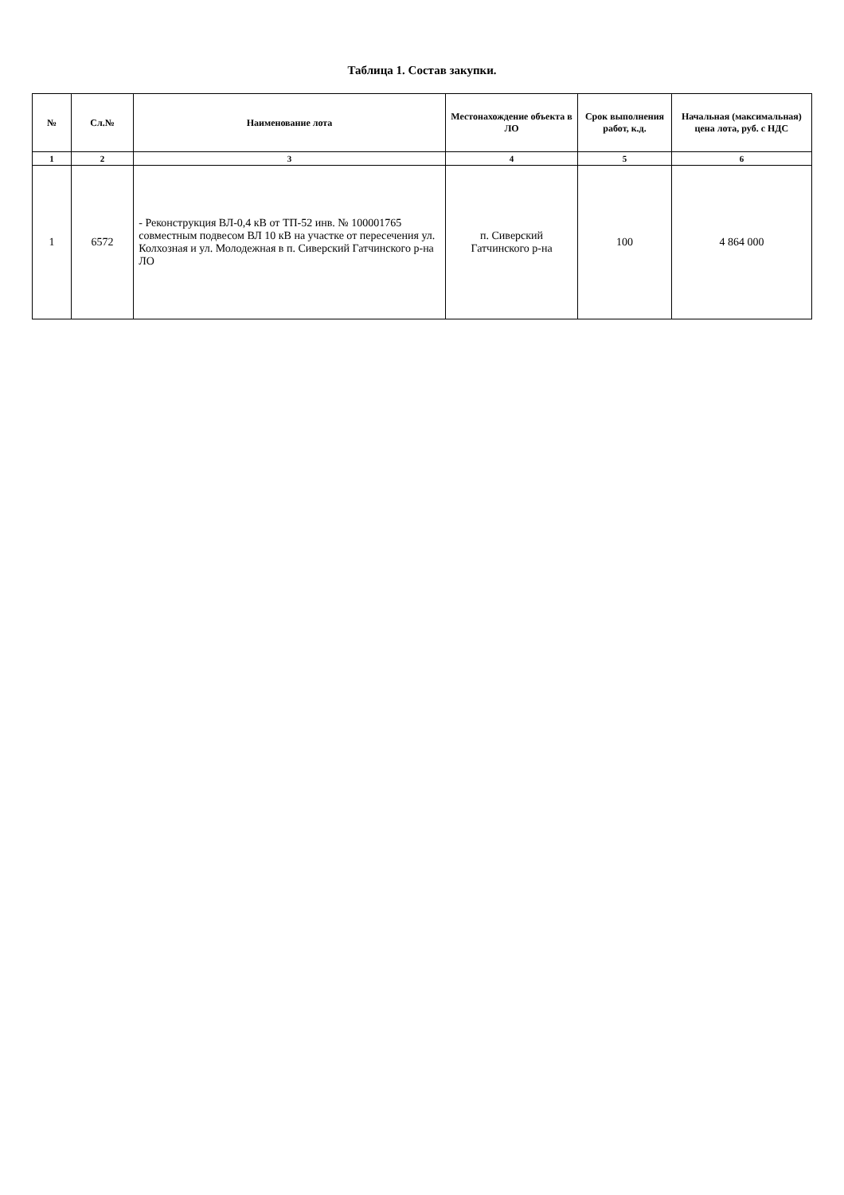Таблица 1. Состав закупки.
| № | Сл.№ | Наименование лота | Местонахождение объекта в ЛО | Срок выполнения работ, к.д. | Начальная (максимальная) цена лота, руб. с НДС |
| --- | --- | --- | --- | --- | --- |
| 1 | 2 | 3 | 4 | 5 | 6 |
| 1 | 6572 | - Реконструкция ВЛ-0,4 кВ от ТП-52 инв. № 100001765 совместным подвесом ВЛ 10 кВ на участке от пересечения ул. Колхозная и ул. Молодежная в п. Сиверский Гатчинского р-на ЛО | п. Сиверский Гатчинского р-на | 100 | 4 864 000 |